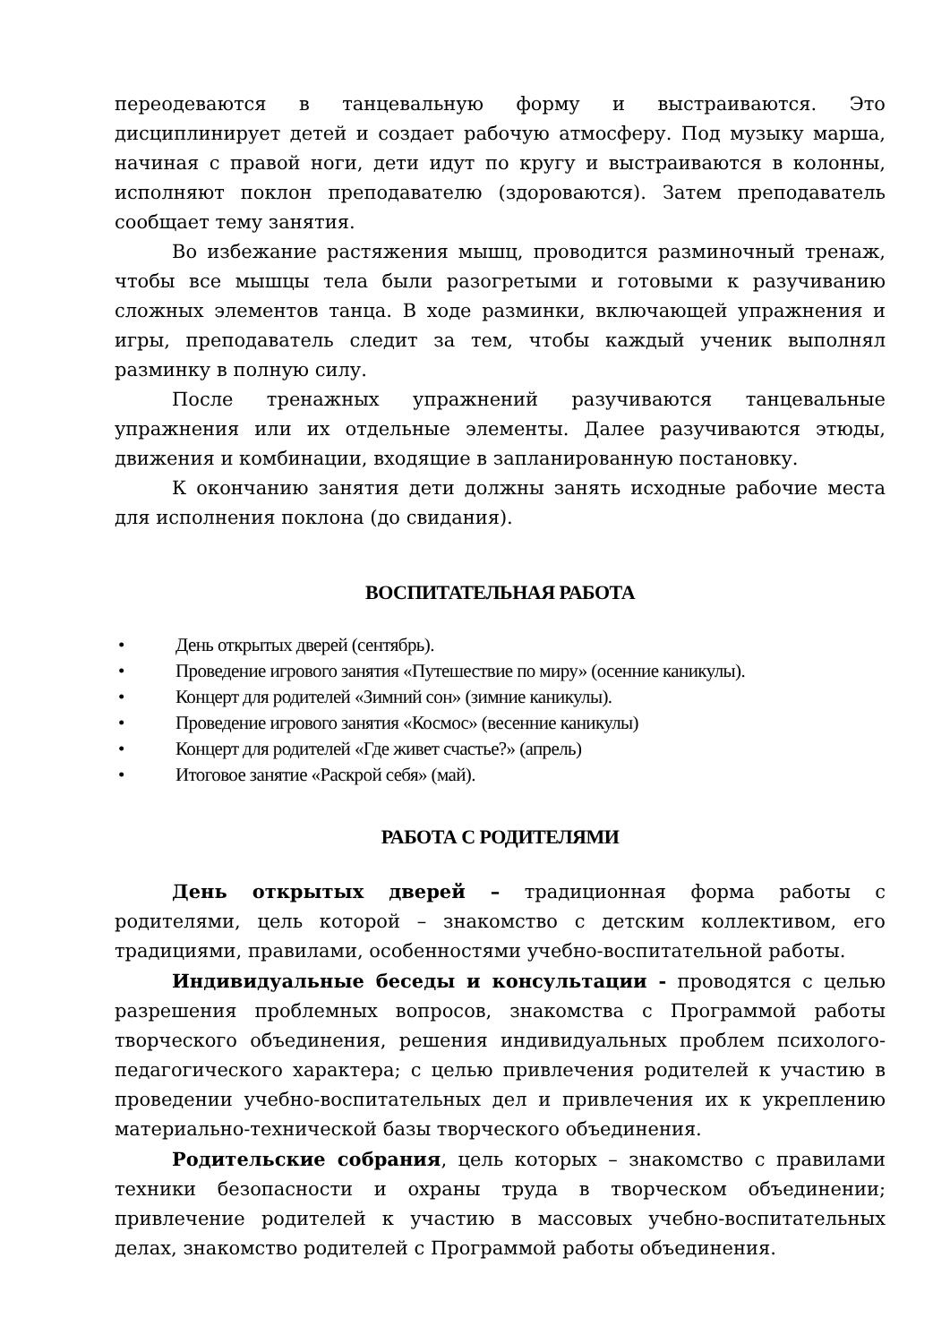переодеваются в танцевальную форму и выстраиваются. Это дисциплинирует детей и создает рабочую атмосферу. Под музыку марша, начиная с правой ноги, дети идут по кругу и выстраиваются в колонны, исполняют поклон преподавателю (здороваются). Затем преподаватель сообщает тему занятия.
Во избежание растяжения мышц, проводится разминочный тренаж, чтобы все мышцы тела были разогретыми и готовыми к разучиванию сложных элементов танца. В ходе разминки, включающей упражнения и игры, преподаватель следит за тем, чтобы каждый ученик выполнял разминку в полную силу.
После тренажных упражнений разучиваются танцевальные упражнения или их отдельные элементы. Далее разучиваются этюды, движения и комбинации, входящие в запланированную постановку.
К окончанию занятия дети должны занять исходные рабочие места для исполнения поклона (до свидания).
ВОСПИТАТЕЛЬНАЯ РАБОТА
• День открытых дверей (сентябрь).
• Проведение игрового занятия «Путешествие по миру» (осенние каникулы).
• Концерт для родителей «Зимний сон» (зимние каникулы).
• Проведение игрового занятия «Космос» (весенние каникулы)
• Концерт для родителей «Где живет счастье?» (апрель)
• Итоговое занятие «Раскрой себя» (май).
РАБОТА С РОДИТЕЛЯМИ
День открытых дверей – традиционная форма работы с родителями, цель которой – знакомство с детским коллективом, его традициями, правилами, особенностями учебно-воспитательной работы.
Индивидуальные беседы и консультации - проводятся с целью разрешения проблемных вопросов, знакомства с Программой работы творческого объединения, решения индивидуальных проблем психолого-педагогического характера; с целью привлечения родителей к участию в проведении учебно-воспитательных дел и привлечения их к укреплению материально-технической базы творческого объединения.
Родительские собрания, цель которых – знакомство с правилами техники безопасности и охраны труда в творческом объединении; привлечение родителей к участию в массовых учебно-воспитательных делах, знакомство родителей с Программой работы объединения.